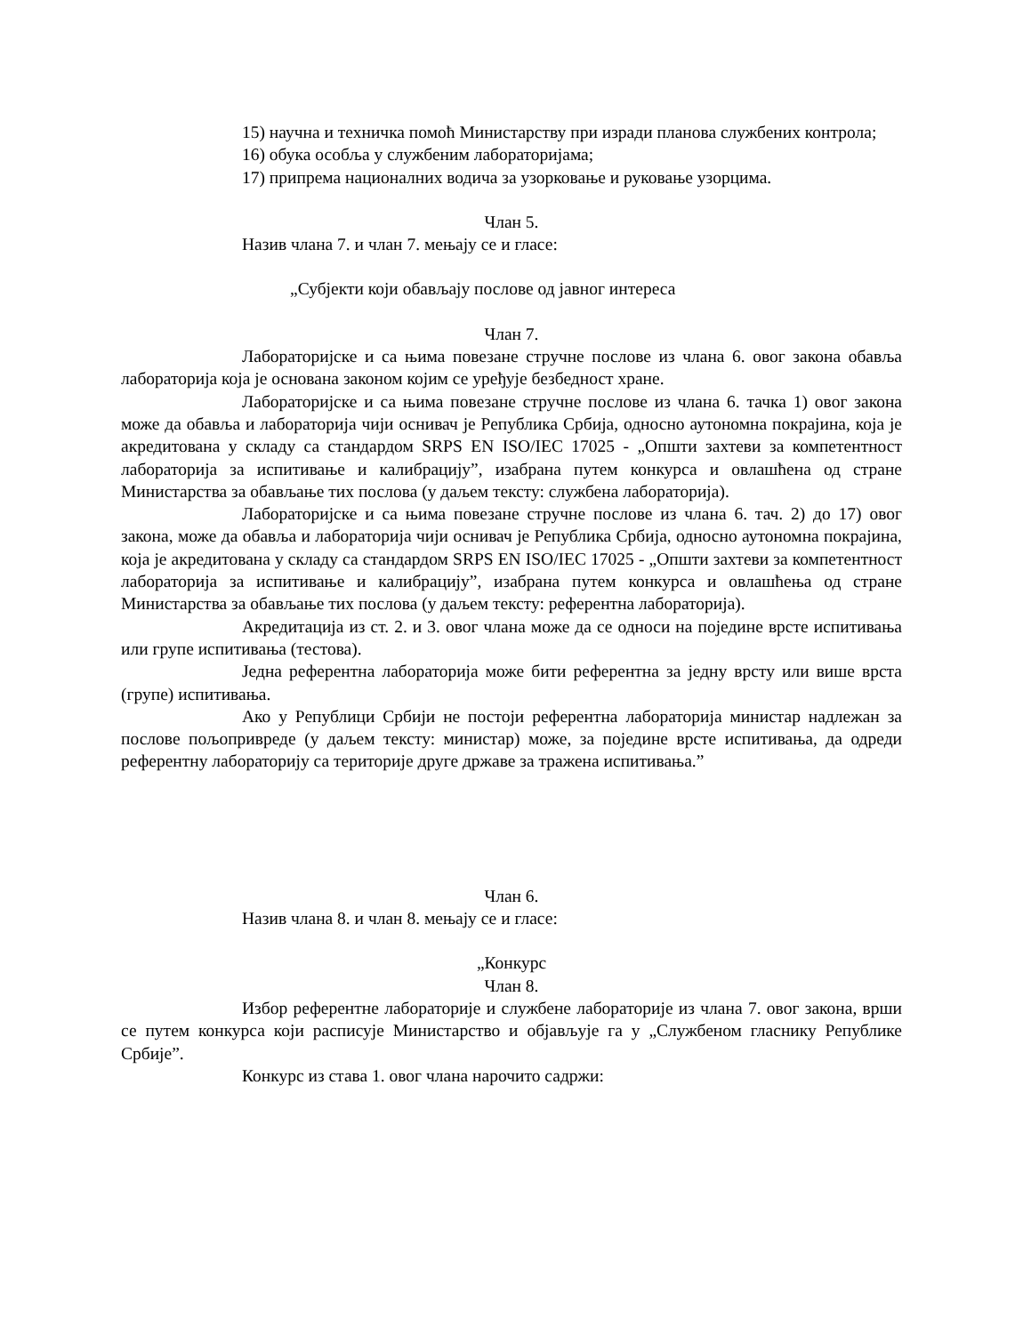15) научна и техничка помоћ Министарству при изради планова службених контрола;
16) обука особља у службеним лабораторијама;
17) припрема националних водича за узорковање и руковање узорцима.
Члан 5.
Назив члана 7. и члан 7. мењају се и гласе:
„Субјекти који обављају послове од јавног интереса
Члан 7.
Лабораторијске и са њима повезане стручне послове из члана 6. овог закона обавља лабораторија која је основана законом којим се уређује безбедност хране.
Лабораторијске и са њима повезане стручне послове из члана 6. тачка 1) овог закона може да обавља и лабораторија чији оснивач је Република Србија, односно аутономна покрајина, која је акредитована у складу са стандардом SRPS EN ISO/IEC 17025 - „Општи захтеви за компетентност лабораторија за испитивање и калибрацију”, изабрана путем конкурса и овлашћена од стране Министарства за обављање тих послова (у даљем тексту: службена лабораторија).
Лабораторијске и са њима повезане стручне послове из члана 6. тач. 2) до 17) овог закона, може да обавља и лабораторија чији оснивач је Република Србија, односно аутономна покрајина, која је акредитована у складу са стандардом SRPS EN ISO/IEC 17025 - „Општи захтеви за компетентност лабораторија за испитивање и калибрацију”, изабрана путем конкурса и овлашћења од стране Министарства за обављање тих послова (у даљем тексту: референтна лабораторија).
Акредитација из ст. 2. и 3. овог члана може да се односи на поједине врсте испитивања или групе испитивања (тестова).
Једна референтна лабораторија може бити референтна за једну врсту или више врста (групе) испитивања.
Ако у Републици Србији не постоји референтна лабораторија министар надлежан за послове пољопривреде (у даљем тексту: министар) може, за поједине врсте испитивања, да одреди референтну лабораторију са територије друге државе за тражена испитивања.”
Члан 6.
Назив члана 8. и члан 8. мењају се и гласе:
„Конкурс
Члан 8.
Избор референтне лабораторије и службене лабораторије из члана 7. овог закона, врши се путем конкурса који расписује Министарство и објављује га у „Службеном гласнику Републике Србије”.
Конкурс из става 1. овог члана нарочито садржи: